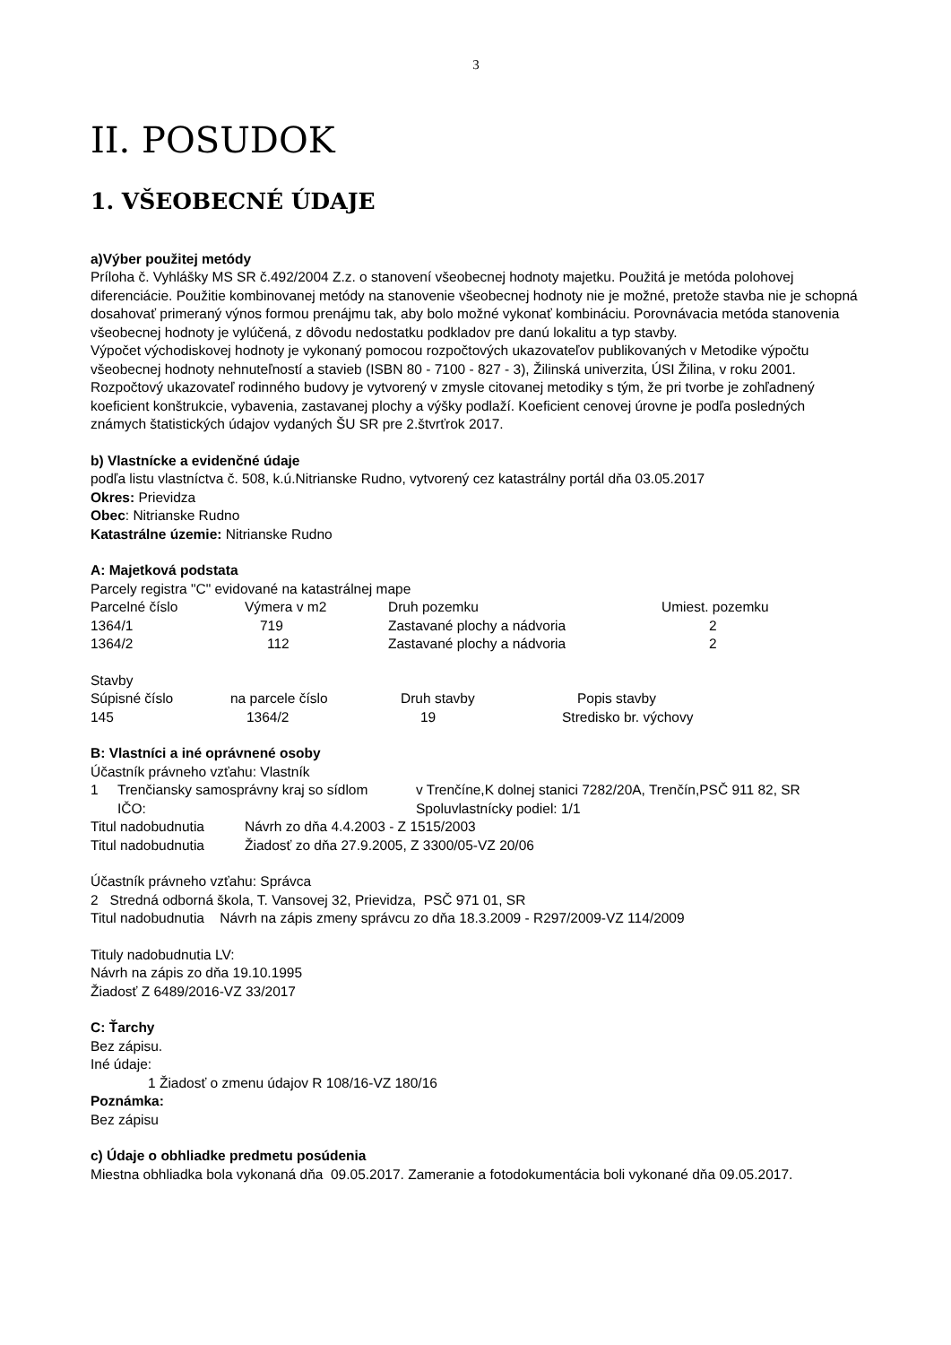3
II. POSUDOK
1. VŠEOBECNÉ ÚDAJE
a)Výber použitej metódy
Príloha č. Vyhlášky MS SR č.492/2004 Z.z. o stanovení všeobecnej hodnoty majetku. Použitá je metóda polohovej diferenciácie. Použitie kombinovanej metódy na stanovenie všeobecnej hodnoty nie je možné, pretože stavba nie je schopná dosahovať primeraný výnos formou prenájmu tak, aby bolo možné vykonať kombináciu. Porovnávacia metóda stanovenia všeobecnej hodnoty je vylúčená, z dôvodu nedostatku podkladov pre danú lokalitu a typ stavby.
Výpočet východiskovej hodnoty je vykonaný pomocou rozpočtových ukazovateľov publikovaných v Metodike výpočtu všeobecnej hodnoty nehnuteľností a stavieb (ISBN 80 - 7100 - 827 - 3), Žilinská univerzita, ÚSI Žilina, v roku 2001. Rozpočtový ukazovateľ rodinného budovy je vytvorený v zmysle citovanej metodiky s tým, že pri tvorbe je zohľadnený koeficient konštrukcie, vybavenia, zastavanej plochy a výšky podlaží. Koeficient cenovej úrovne je podľa posledných známych štatistických údajov vydaných ŠU SR pre 2.štvrťrok 2017.
b) Vlastnícke a evidenčné údaje
podľa listu vlastníctva č. 508, k.ú.Nitrianske Rudno, vytvorený cez katastrálny portál dňa 03.05.2017
Okres: Prievidza
Obec: Nitrianske Rudno
Katastrálne územie: Nitrianske Rudno
A: Majetková podstata
Parcely registra "C" evidované na katastrálnej mape
| Parcelné číslo | Výmera v m2 | Druh pozemku | Umiest. pozemku |
| 1364/1 | 719 | Zastavané plochy a nádvoria | 2 |
| 1364/2 | 112 | Zastavané plochy a nádvoria | 2 |
Stavby
| Súpisné číslo | na parcele číslo | Druh stavby | Popis stavby |
| 145 | 1364/2 | 19 | Stredisko br. výchovy |
B: Vlastníci a iné oprávnené osoby
Účastník právneho vzťahu: Vlastník
| 1 | Trenčiansky samosprávny kraj so sídlom | v Trenčíne,K dolnej stanici 7282/20A, Trenčín,PSČ 911 82, SR |
| | IČO: | Spoluvlastnícky podiel: 1/1 |
| Titul nadobudnutia | Návrh zo dňa 4.4.2003 - Z 1515/2003 |
| Titul nadobudnutia | Žiadosť zo dňa 27.9.2005, Z 3300/05-VZ 20/06 |
Účastník právneho vzťahu: Správca
2 Stredná odborná škola, T. Vansovej 32, Prievidza, PSČ 971 01, SR
Titul nadobudnutia Návrh na zápis zmeny správcu zo dňa 18.3.2009 - R297/2009-VZ 114/2009
Tituly nadobudnutia LV:
Návrh na zápis zo dňa 19.10.1995
Žiadosť Z 6489/2016-VZ 33/2017
C: Ťarchy
Bez zápisu.
Iné údaje:
1 Žiadosť o zmenu údajov R 108/16-VZ 180/16
Poznámka:
Bez zápisu
c) Údaje o obhliadke predmetu posúdenia
Miestna obhliadka bola vykonaná dňa 09.05.2017. Zameranie a fotodokumentácia boli vykonané dňa 09.05.2017.